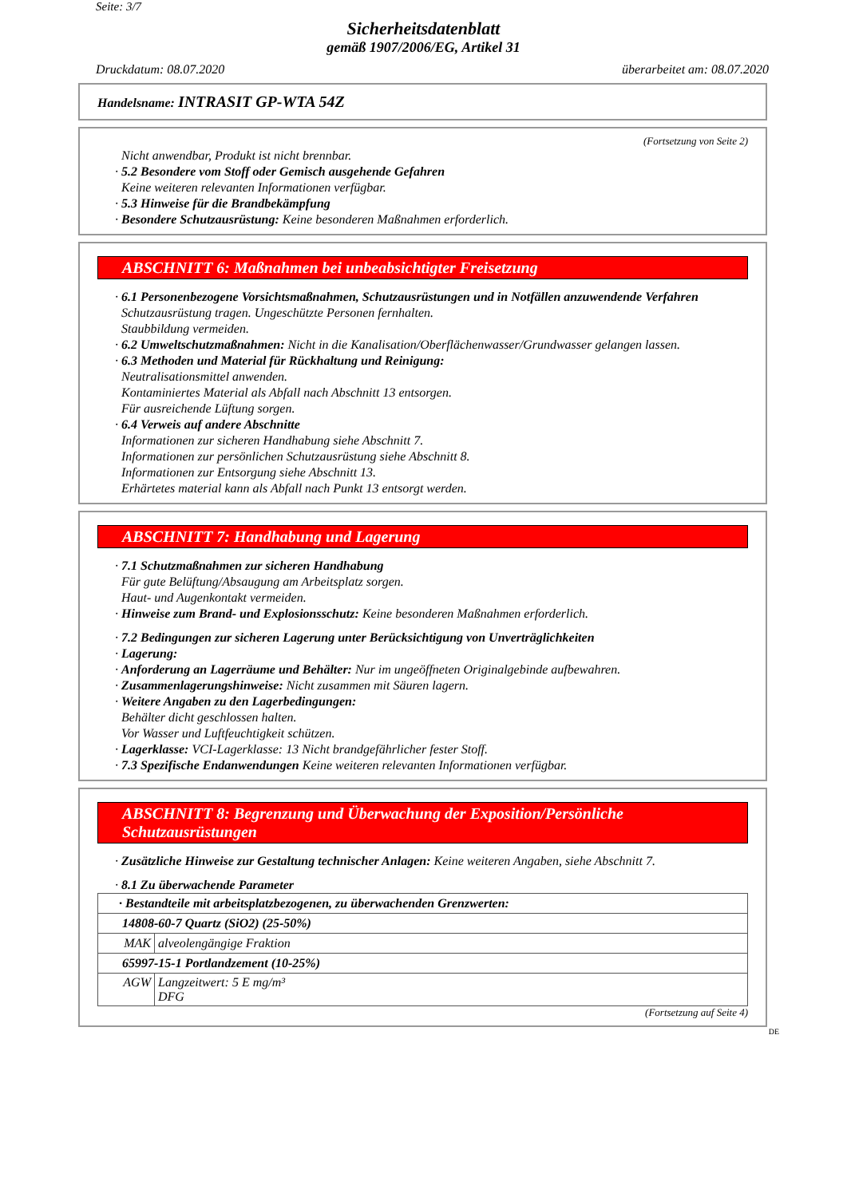Seite: 3/7
Sicherheitsdatenblatt
gemäß 1907/2006/EG, Artikel 31
Druckdatum: 08.07.2020 überarbeitet am: 08.07.2020
Handelsname: INTRASIT GP-WTA 54Z
(Fortsetzung von Seite 2)
Nicht anwendbar, Produkt ist nicht brennbar.
· 5.2 Besondere vom Stoff oder Gemisch ausgehende Gefahren
Keine weiteren relevanten Informationen verfügbar.
· 5.3 Hinweise für die Brandbekämpfung
· Besondere Schutzausrüstung: Keine besonderen Maßnahmen erforderlich.
ABSCHNITT 6: Maßnahmen bei unbeabsichtigter Freisetzung
· 6.1 Personenbezogene Vorsichtsmaßnahmen, Schutzausrüstungen und in Notfällen anzuwendende Verfahren
Schutzausrüstung tragen. Ungeschützte Personen fernhalten.
Staubbildung vermeiden.
· 6.2 Umweltschutzmaßnahmen: Nicht in die Kanalisation/Oberflächenwasser/Grundwasser gelangen lassen.
· 6.3 Methoden und Material für Rückhaltung und Reinigung:
Neutralisationsmittel anwenden.
Kontaminiertes Material als Abfall nach Abschnitt 13 entsorgen.
Für ausreichende Lüftung sorgen.
· 6.4 Verweis auf andere Abschnitte
Informationen zur sicheren Handhabung siehe Abschnitt 7.
Informationen zur persönlichen Schutzausrüstung siehe Abschnitt 8.
Informationen zur Entsorgung siehe Abschnitt 13.
Erhärtetes material kann als Abfall nach Punkt 13 entsorgt werden.
ABSCHNITT 7: Handhabung und Lagerung
· 7.1 Schutzmaßnahmen zur sicheren Handhabung
Für gute Belüftung/Absaugung am Arbeitsplatz sorgen.
Haut- und Augenkontakt vermeiden.
· Hinweise zum Brand- und Explosionsschutz: Keine besonderen Maßnahmen erforderlich.
· 7.2 Bedingungen zur sicheren Lagerung unter Berücksichtigung von Unverträglichkeiten
· Lagerung:
· Anforderung an Lagerräume und Behälter: Nur im ungeöffneten Originalgebinde aufbewahren.
· Zusammenlagerungshinweise: Nicht zusammen mit Säuren lagern.
· Weitere Angaben zu den Lagerbedingungen:
Behälter dicht geschlossen halten.
Vor Wasser und Luftfeuchtigkeit schützen.
· Lagerklasse: VCI-Lagerklasse: 13 Nicht brandgefährlicher fester Stoff.
· 7.3 Spezifische Endanwendungen Keine weiteren relevanten Informationen verfügbar.
ABSCHNITT 8: Begrenzung und Überwachung der Exposition/Persönliche Schutzausrüstungen
· Zusätzliche Hinweise zur Gestaltung technischer Anlagen: Keine weiteren Angaben, siehe Abschnitt 7.
· 8.1 Zu überwachende Parameter
| · Bestandteile mit arbeitsplatzbezogenen, zu überwachenden Grenzwerten: | |
| 14808-60-7 Quartz (SiO2) (25-50%) | |
| MAK | alveolengängige Fraktion |
| 65997-15-1 Portlandzement (10-25%) | |
| AGW | Langzeitwert: 5 E mg/m³ DFG |
(Fortsetzung auf Seite 4)
DE